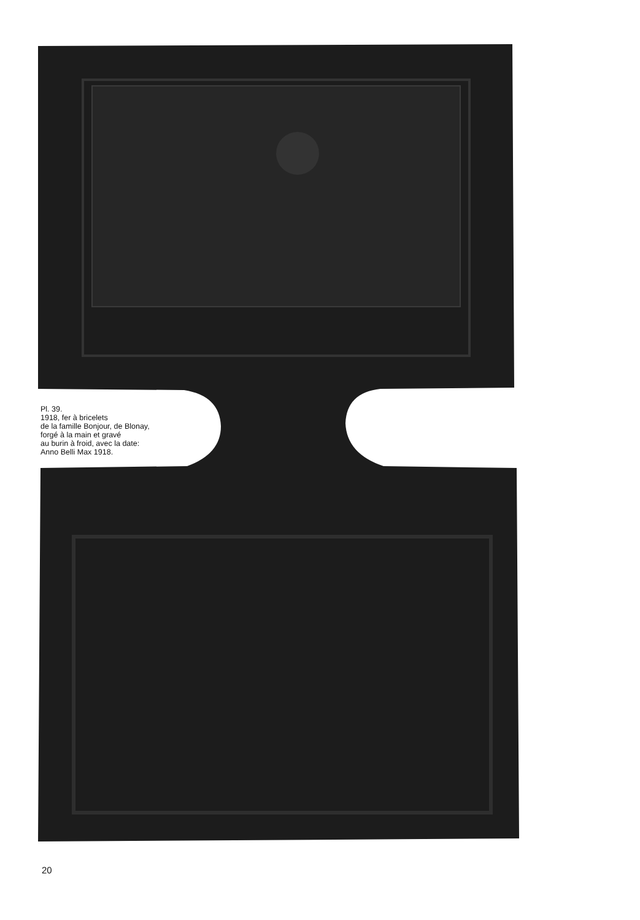Pl. 39.
1918, fer à bricelets
de la famille Bonjour, de Blonay,
forgé à la main et gravé
au burin à froid, avec la date:
Anno Belli Max 1918.
20